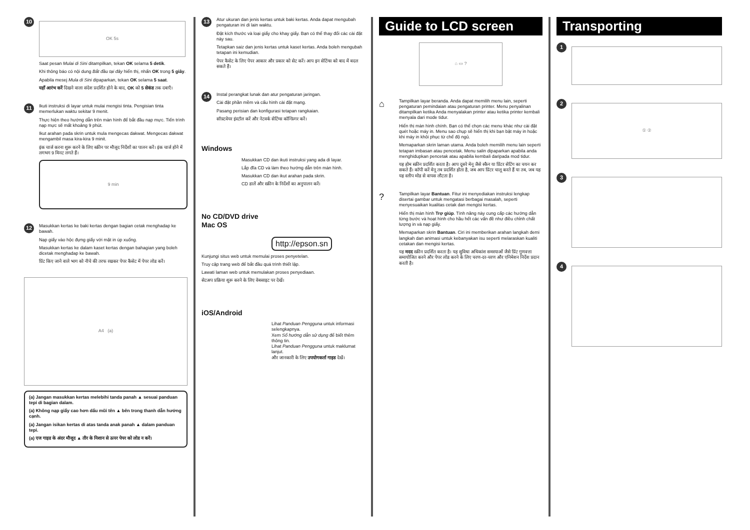10
OK 5s
Saat pesan Mulai di Sini ditampilkan, tekan OK selama 5 detik.
Khi thông báo có nội dung Bắt đầu tại đây hiển thị, nhấn OK trong 5 giây.
Apabila mesej Mula di Sini dipaparkan, tekan OK selama 5 saat.
यहाँ आरंभ करें दिखने वाला संदेश प्रदर्शित होने के बाद, OK को 5 सेकंड तक दबाएँ।
11
Ikuti instruksi di layar untuk mulai mengisi tinta. Pengisian tinta memerlukan waktu sekitar 9 menit.
Thực hiện theo hướng dẫn trên màn hình để bắt đầu nạp mực. Tiến trình nạp mực sẽ mất khoảng 9 phút.
Ikut arahan pada skrin untuk mula mengecas dakwat. Mengecas dakwat mengambil masa kira-kira 9 minit.
इंक चार्ज करना शुरू करने के लिए स्क्रीन पर मौजूद निर्देशों का पालन करें। इंक चार्ज होने में लगभग 9 मिनट लगते हैं।
9 min
12
Masukkan kertas ke baki kertas dengan bagian cetak menghadap ke bawah.
Nạp giấy vào hộc đựng giấy với mặt in úp xuống.
Masukkan kertas ke dalam kaset kertas dengan bahagian yang boleh dicetak menghadap ke bawah.
प्रिंट किए जाने वाले भाग को नीचे की तरफ रखकर पेपर कैसेट में पेपर लोड करें।
A4 (a)
(a) Jangan masukkan kertas melebihi tanda panah ▲ sesuai panduan tepi di bagian dalam.
(a) Không nạp giấy cao hơn dấu mũi tên ▲ bên trong thanh dẫn hướng cạnh.
(a) Jangan isikan kertas di atas tanda anak panah ▲ dalam panduan tepi.
(a) एज गाइड के अंदर मौजूद ▲ तीर के निशान से ऊपर पेपर को लोड न करें।
13
Atur ukuran dan jenis kertas untuk baki kertas. Anda dapat mengubah pengaturan ini di lain waktu.
Đặt kích thước và loại giấy cho khay giấy. Bạn có thể thay đổi các cài đặt này sau.
Tetapkan saiz dan jenis kertas untuk kaset kertas. Anda boleh mengubah tetapan ini kemudian.
पेपर कैसेट के लिए पेपर आकार और प्रकार को सेट करें। आप इन सेटिंग्स को बाद में बदल सकते हैं।
14
Instal perangkat lunak dan atur pengaturan jaringan.
Cài đặt phần mềm và cấu hình cài đặt mạng.
Pasang perisian dan konfigurasi tetapan rangkaian.
सॉफ़्टवेयर इंस्टॉल करें और नेटवर्क सेटिंग्स कॉन्फ़िगर करें।
Windows
Masukkan CD dan ikuti instruksi yang ada di layar.
Lắp đĩa CD và làm theo hướng dẫn trên màn hình.
Masukkan CD dan ikut arahan pada skrin.
CD डालें और स्क्रीन के निर्देशों का अनुपालन करें।
No CD/DVD drive
Mac OS
http://epson.sn
Kunjungi situs web untuk memulai proses penyetelan.
Truy cập trang web để bắt đầu quá trình thiết lập.
Lawati laman web untuk memulakan proses penyediaan.
सेटअप प्रक्रिया शुरू करने के लिए वेबसाइट पर देखें।
iOS/Android
Lihat Panduan Pengguna untuk informasi selengkapnya.
Xem Sổ hướng dẫn sử dụng để biết thêm thông tin.
Lihat Panduan Pengguna untuk maklumat lanjut.
और जानकारी के लिए उपयोगकर्ता गाइड देखें।
Guide to LCD screen
⌂ ▭ ?
⌂
Tampilkan layar beranda. Anda dapat memilih menu lain, seperti pengaturan pemindaian atau pengaturan printer. Menu penyalinan ditampilkan ketika Anda menyalakan printer atau ketika printer kembali menyala dari mode tidur.
Hiển thị màn hình chính. Bạn có thể chọn các menu khác như cài đặt quét hoặc máy in. Menu sao chụp sẽ hiển thị khi bạn bật máy in hoặc khi máy in khôi phục từ chế độ ngủ.
Memaparkan skrin laman utama. Anda boleh memilih menu lain seperti tetapan imbasan atau pencetak. Menu salin dipaparkan apabila anda menghidupkan pencetak atau apabila kembali daripada mod tidur.
यह होम स्क्रीन प्रदर्शित करता है। आप दूसरे मेनू जैसे स्कैन या प्रिंटर सेटिंग का चयन कर सकते हैं। कॉपी करें मेनू तब प्रदर्शित होता है, जब आप प्रिंटर चालू करते हैं या तब, जब यह यह स्लीप मोड से वापस लौटता है।
?
Tampilkan layar Bantuan. Fitur ini menyediakan instruksi lengkap disertai gambar untuk mengatasi berbagai masalah, seperti menyesuaikan kualitas cetak dan mengisi kertas.
Hiển thị màn hình Trợ giúp. Tính năng này cung cấp các hướng dẫn từng bước và hoạt hình cho hầu hết các vấn đề như điều chỉnh chất lượng in và nạp giấy.
Memaparkan skrin Bantuan. Ciri ini memberikan arahan langkah demi langkah dan animasi untuk kebanyakan isu seperti melaraskan kualiti cetakan dan mengisi kertas.
यह मदद स्क्रीन प्रदर्शित करता है। यह सुविधा अधिकांश समस्याओं जैसे प्रिंट गुणवत्ता समायोजित करने और पेपर लोड करने के लिए चरण-दर-चरण और एनिमेशन निर्देश प्रदान करती है।
Transporting
1
2
① ②
3
4